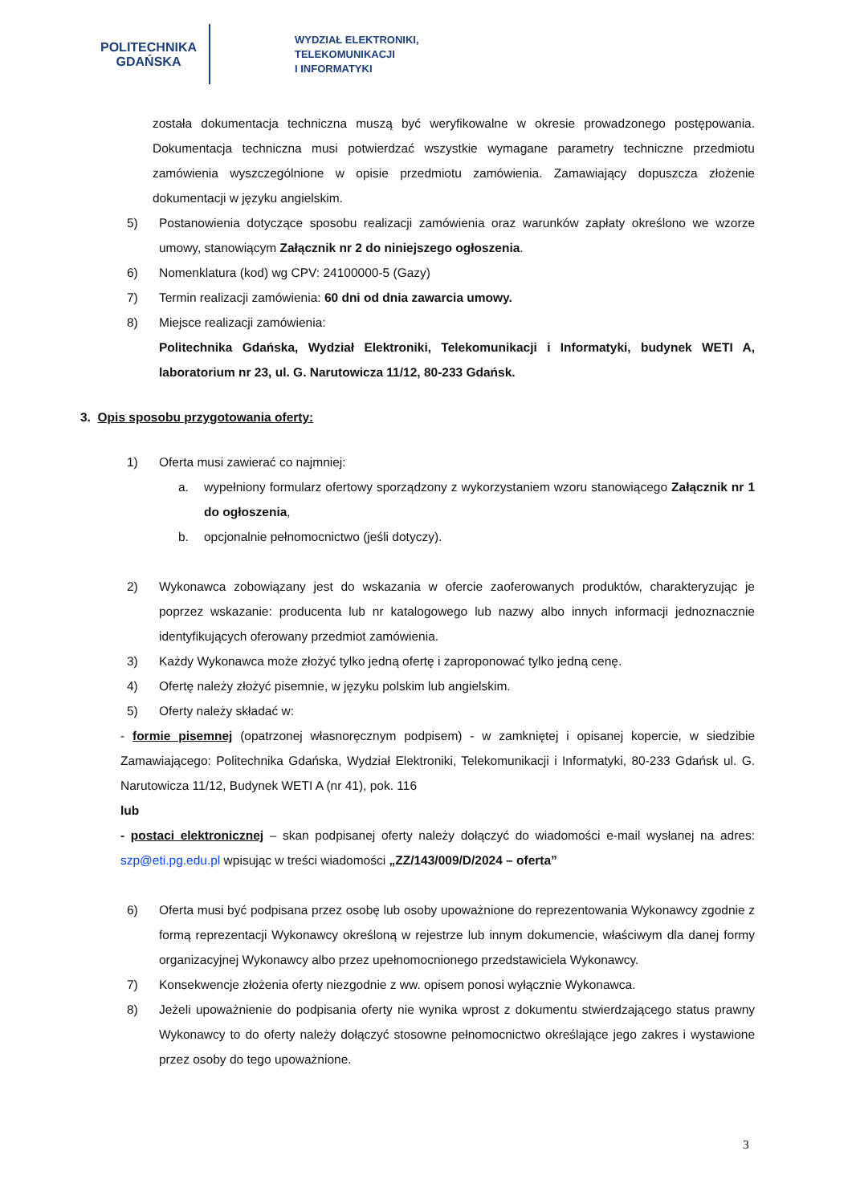POLITECHNIKA
GDAŃSKA
WYDZIAŁ ELEKTRONIKI,
TELEKOMUNIKACJI
I INFORMATYKI
została dokumentacja techniczna muszą być weryfikowalne w okresie prowadzonego postępowania. Dokumentacja techniczna musi potwierdzać wszystkie wymagane parametry techniczne przedmiotu zamówienia wyszczególnione w opisie przedmiotu zamówienia. Zamawiający dopuszcza złożenie dokumentacji w języku angielskim.
5) Postanowienia dotyczące sposobu realizacji zamówienia oraz warunków zapłaty określono we wzorze umowy, stanowiącym Załącznik nr 2 do niniejszego ogłoszenia.
6) Nomenklatura (kod) wg CPV: 24100000-5 (Gazy)
7) Termin realizacji zamówienia: 60 dni od dnia zawarcia umowy.
8) Miejsce realizacji zamówienia:
Politechnika Gdańska, Wydział Elektroniki, Telekomunikacji i Informatyki, budynek WETI A, laboratorium nr 23, ul. G. Narutowicza 11/12, 80-233 Gdańsk.
3. Opis sposobu przygotowania oferty:
1) Oferta musi zawierać co najmniej:
a. wypełniony formularz ofertowy sporządzony z wykorzystaniem wzoru stanowiącego Załącznik nr 1 do ogłoszenia,
b. opcjonalnie pełnomocnictwo (jeśli dotyczy).
2) Wykonawca zobowiązany jest do wskazania w ofercie zaoferowanych produktów, charakteryzując je poprzez wskazanie: producenta lub nr katalogowego lub nazwy albo innych informacji jednoznacznie identyfikujących oferowany przedmiot zamówienia.
3) Każdy Wykonawca może złożyć tylko jedną ofertę i zaproponować tylko jedną cenę.
4) Ofertę należy złożyć pisemnie, w języku polskim lub angielskim.
5) Oferty należy składać w:
- formie pisemnej (opatrzonej własnoręcznym podpisem) - w zamkniętej i opisanej kopercie, w siedzibie Zamawiającego: Politechnika Gdańska, Wydział Elektroniki, Telekomunikacji i Informatyki, 80-233 Gdańsk ul. G. Narutowicza 11/12, Budynek WETI A (nr 41), pok. 116
lub
- postaci elektronicznej – skan podpisanej oferty należy dołączyć do wiadomości e-mail wysłanej na adres: szp@eti.pg.edu.pl wpisując w treści wiadomości „ZZ/143/009/D/2024 – oferta”
6) Oferta musi być podpisana przez osobę lub osoby upoważnione do reprezentowania Wykonawcy zgodnie z formą reprezentacji Wykonawcy określoną w rejestrze lub innym dokumencie, właściwym dla danej formy organizacyjnej Wykonawcy albo przez upełnomocnionego przedstawiciela Wykonawcy.
7) Konsekwencje złożenia oferty niezgodnie z ww. opisem ponosi wyłącznie Wykonawca.
8) Jeżeli upoważnienie do podpisania oferty nie wynika wprost z dokumentu stwierdzającego status prawny Wykonawcy to do oferty należy dołączyć stosowne pełnomocnictwo określające jego zakres i wystawione przez osoby do tego upoważnione.
3